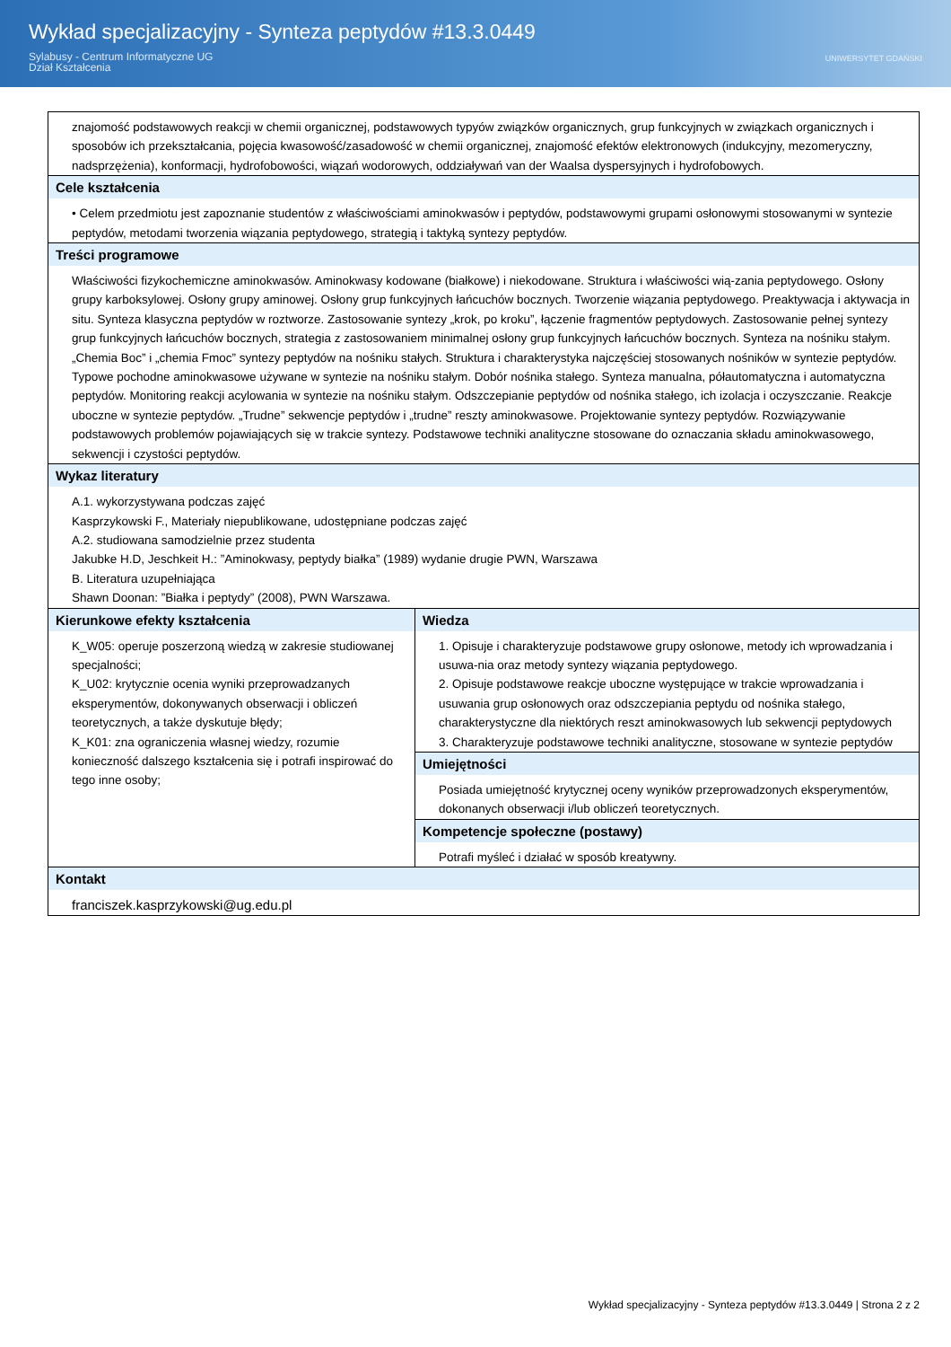Wykład specjalizacyjny - Synteza peptydów #13.3.0449
Sylabusy - Centrum Informatyczne UG
Dział Kształcenia
UNIWERSYTET GDAŃSKI
| znajomość podstawowych reakcji w chemii organicznej, podstawowych typyów związków organicznych, grup funkcyjnych w związkach organicznych i sposobów ich przekształcania, pojęcia kwasowość/zasadowość w chemii organicznej, znajomość efektów elektronowych (indukcyjny, mezomeryczny, nadsprzężenia), konformacji, hydrofobowości, wiązań wodorowych, oddziaływań van der Waalsa dyspersyjnych i hydrofobowych. | |
| Cele kształcenia • Celem przedmiotu jest zapoznanie studentów z właściwościami aminokwasów i peptydów, podstawowymi grupami osłonowymi stosowanymi w syntezie peptydów, metodami tworzenia wiązania peptydowego, strategią i taktyką syntezy peptydów. | |
| Treści programowe Właściwości fizykochemiczne aminokwasów. Aminokwasy kodowane (białkowe) i niekodowane. Struktura i właściwości wią-zania peptydowego. Osłony grupy karboksylowej. Osłony grupy aminowej. Osłony grup funkcyjnych łańcuchów bocznych. Tworzenie wiązania peptydowego. Preaktywacja i aktywacja in situ. Synteza klasyczna peptydów w roztworze. Zastosowanie syntezy „krok, po kroku”, łączenie fragmentów peptydowych. Zastosowanie pełnej syntezy grup funkcyjnych łańcuchów bocznych, strategia z zastosowaniem minimalnej osłony grup funkcyjnych łańcuchów bocznych. Synteza na nośniku stałym. „Chemia Boc” i „chemia Fmoc” syntezy peptydów na nośniku stałych. Struktura i charakterystyka najczęściej stosowanych nośników w syntezie peptydów. Typowe pochodne aminokwasowe używane w syntezie na nośniku stałym. Dobór nośnika stałego. Synteza manualna, półautomatyczna i automatyczna peptydów. Monitoring reakcji acylowania w syntezie na nośniku stałym. Odszczepianie peptydów od nośnika stałego, ich izolacja i oczyszczanie. Reakcje uboczne w syntezie peptydów. „Trudne” sekwencje peptydów i „trudne” reszty aminokwasowe. Projektowanie syntezy peptydów. Rozwiązywanie podstawowych problemów pojawiających się w trakcie syntezy. Podstawowe techniki analityczne stosowane do oznaczania składu aminokwasowego, sekwencji i czystości peptydów. | |
| Wykaz literatury A.1. wykorzystywana podczas zajęć Kasprzykowski F., Materiały niepublikowane, udostępniane podczas zajęć A.2. studiowana samodzielnie przez studenta Jakubke H.D, Jeschkeit H.: ”Aminokwasy, peptydy białka” (1989) wydanie drugie PWN, Warszawa B. Literatura uzupełniająca Shawn Doonan: ”Białka i peptydy” (2008), PWN Warszawa. | |
| Kierunkowe efekty kształcenia K_W05: operuje poszerzoną wiedzą w zakresie studiowanej specjalności; K_U02: krytycznie ocenia wyniki przeprowadzanych eksperymentów, dokonywanych obserwacji i obliczeń teoretycznych, a także dyskutuje błędy; K_K01: zna ograniczenia własnej wiedzy, rozumie konieczność dalszego kształcenia się i potrafi inspirować do tego inne osoby; | Wiedza 1. Opisuje i charakteryzuje podstawowe grupy osłonowe, metody ich wprowadzania i usuwa-nia oraz metody syntezy wiązania peptydowego. 2. Opisuje podstawowe reakcje uboczne występujące w trakcie wprowadzania i usuwania grup osłonowych oraz odszczepiania peptydu od nośnika stałego, charakterystyczne dla niektórych reszt aminokwasowych lub sekwencji peptydowych 3. Charakteryzuje podstawowe techniki analityczne, stosowane w syntezie peptydów |
| | Umiejętności Posiada umiejętność krytycznej oceny wyników przeprowadzonych eksperymentów, dokonanych obserwacji i/lub obliczeń teoretycznych. |
| | Kompetencje społeczne (postawy) Potrafi myśleć i działać w sposób kreatywny. |
| Kontakt franciszek.kasprzykowski@ug.edu.pl | |
Wykład specjalizacyjny - Synteza peptydów #13.3.0449 | Strona 2 z 2